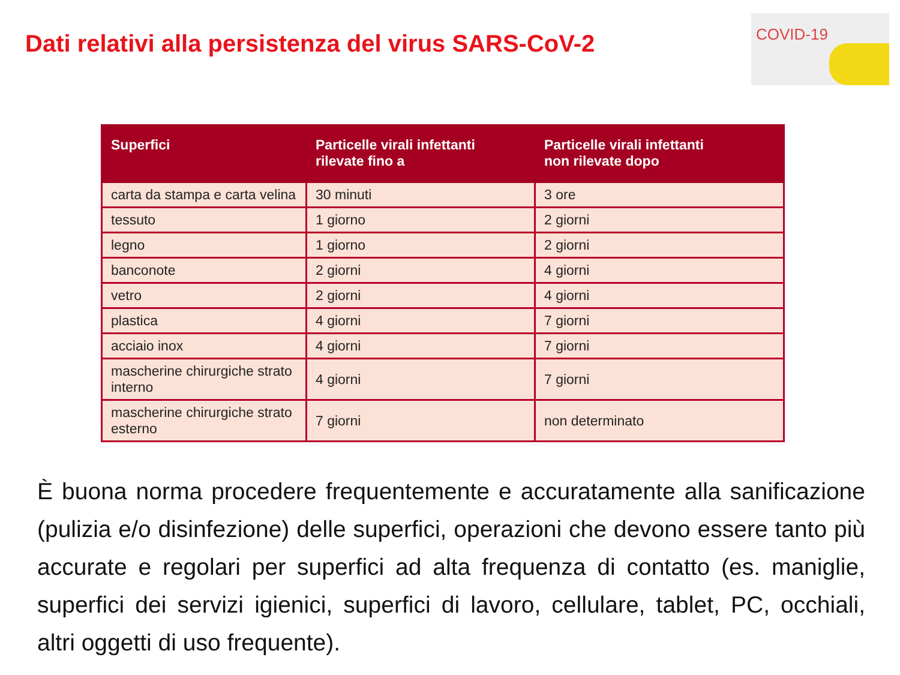Dati relativi alla persistenza del virus SARS-CoV-2
COVID-19
| Superfici | Particelle virali infettanti rilevate fino a | Particelle virali infettanti non rilevate dopo |
| --- | --- | --- |
| carta da stampa e carta velina | 30 minuti | 3 ore |
| tessuto | 1 giorno | 2 giorni |
| legno | 1 giorno | 2 giorni |
| banconote | 2 giorni | 4 giorni |
| vetro | 2 giorni | 4 giorni |
| plastica | 4 giorni | 7 giorni |
| acciaio inox | 4 giorni | 7 giorni |
| mascherine chirurgiche strato interno | 4 giorni | 7 giorni |
| mascherine chirurgiche strato esterno | 7 giorni | non determinato |
È buona norma procedere frequentemente e accuratamente alla sanificazione (pulizia e/o disinfezione) delle superfici, operazioni che devono essere tanto più accurate e regolari per superfici ad alta frequenza di contatto (es. maniglie, superfici dei servizi igienici, superfici di lavoro, cellulare, tablet, PC, occhiali, altri oggetti di uso frequente).